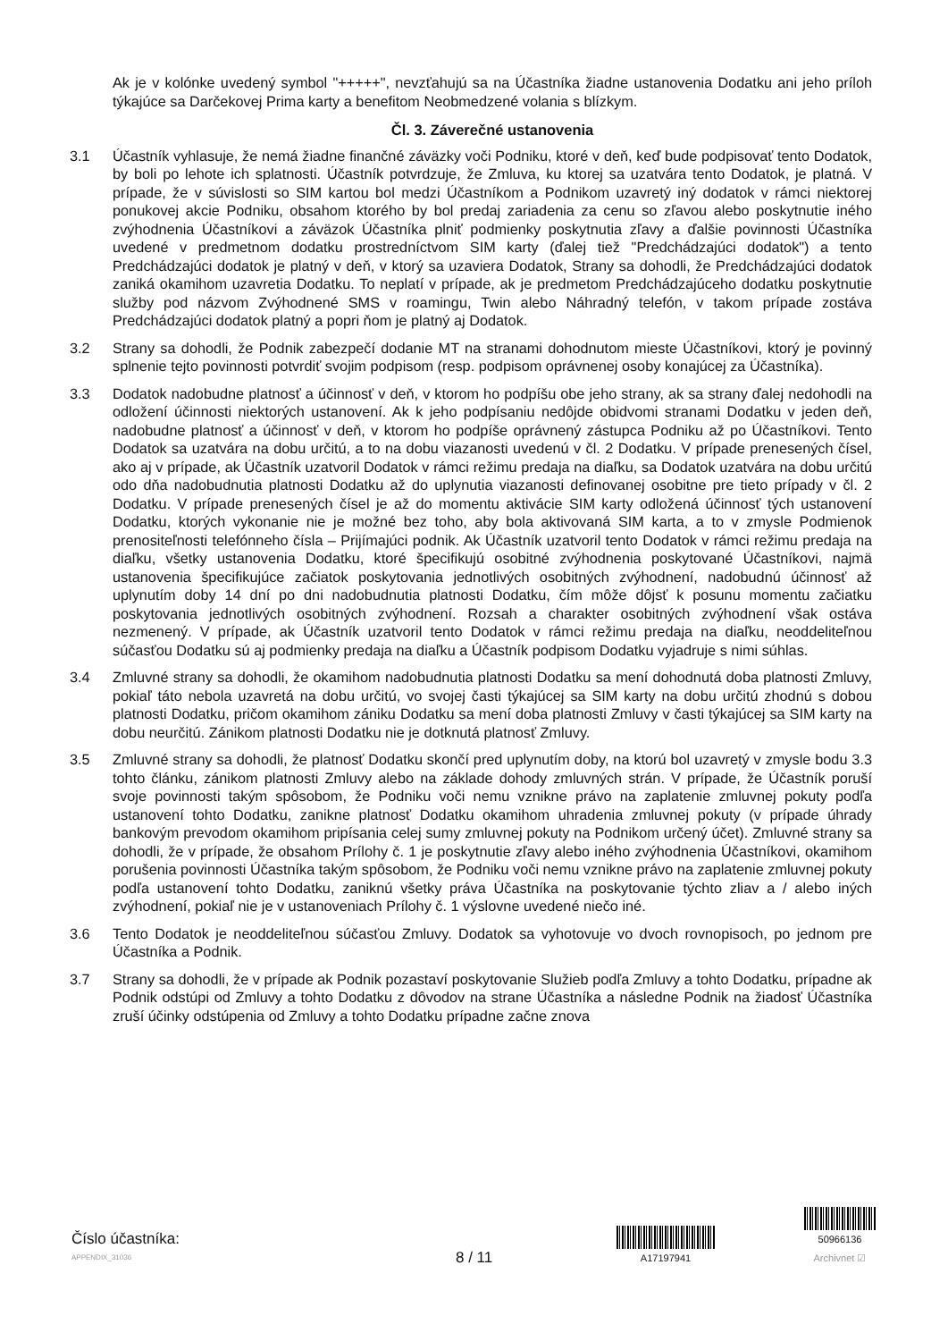Ak je v kolónke uvedený symbol "+++++", nevzťahujú sa na Účastníka žiadne ustanovenia Dodatku ani jeho príloh týkajúce sa Darčekovej Prima karty a benefitom Neobmedzené volania s blízkym.
Čl. 3. Záverečné ustanovenia
3.1 Účastník vyhlasuje, že nemá žiadne finančné záväzky voči Podniku, ktoré v deň, keď bude podpisovať tento Dodatok, by boli po lehote ich splatnosti. Účastník potvrdzuje, že Zmluva, ku ktorej sa uzatvára tento Dodatok, je platná. V prípade, že v súvislosti so SIM kartou bol medzi Účastníkom a Podnikom uzavretý iný dodatok v rámci niektorej ponukovej akcie Podniku, obsahom ktorého by bol predaj zariadenia za cenu so zľavou alebo poskytnutie iného zvýhodnenia Účastníkovi a záväzok Účastníka plniť podmienky poskytnutia zľavy a ďalšie povinnosti Účastníka uvedené v predmetnom dodatku prostredníctvom SIM karty (ďalej tiež "Predchádzajúci dodatok") a tento Predchádzajúci dodatok je platný v deň, v ktorý sa uzaviera Dodatok, Strany sa dohodli, že Predchádzajúci dodatok zaniká okamihom uzavretia Dodatku. To neplatí v prípade, ak je predmetom Predchádzajúceho dodatku poskytnutie služby pod názvom Zvýhodnené SMS v roamingu, Twin alebo Náhradný telefón, v takom prípade zostáva Predchádzajúci dodatok platný a popri ňom je platný aj Dodatok.
3.2 Strany sa dohodli, že Podnik zabezpečí dodanie MT na stranami dohodnutom mieste Účastníkovi, ktorý je povinný splnenie tejto povinnosti potvrdiť svojim podpisom (resp. podpisom oprávnenej osoby konajúcej za Účastníka).
3.3 Dodatok nadobudne platnosť a účinnosť v deň, v ktorom ho podpíšu obe jeho strany, ak sa strany ďalej nedohodli na odložení účinnosti niektorých ustanovení. Ak k jeho podpísaniu nedôjde obidvomi stranami Dodatku v jeden deň, nadobudne platnosť a účinnosť v deň, v ktorom ho podpíše oprávnený zástupca Podniku až po Účastníkovi. Tento Dodatok sa uzatvára na dobu určitú, a to na dobu viazanosti uvedenú v čl. 2 Dodatku. V prípade prenesených čísel, ako aj v prípade, ak Účastník uzatvoril Dodatok v rámci režimu predaja na diaľku, sa Dodatok uzatvára na dobu určitú odo dňa nadobudnutia platnosti Dodatku až do uplynutia viazanosti definovanej osobitne pre tieto prípady v čl. 2 Dodatku. V prípade prenesených čísel je až do momentu aktivácie SIM karty odložená účinnosť tých ustanovení Dodatku, ktorých vykonanie nie je možné bez toho, aby bola aktivovaná SIM karta, a to v zmysle Podmienok prenositeľnosti telefónneho čísla – Prijímajúci podnik. Ak Účastník uzatvoril tento Dodatok v rámci režimu predaja na diaľku, všetky ustanovenia Dodatku, ktoré špecifikujú osobitné zvýhodnenia poskytované Účastníkovi, najmä ustanovenia špecifikujúce začiatok poskytovania jednotlivých osobitných zvýhodnení, nadobudnú účinnosť až uplynutím doby 14 dní po dni nadobudnutia platnosti Dodatku, čím môže dôjsť k posunu momentu začiatku poskytovania jednotlivých osobitných zvýhodnení. Rozsah a charakter osobitných zvýhodnení však ostáva nezmenený. V prípade, ak Účastník uzatvoril tento Dodatok v rámci režimu predaja na diaľku, neoddeliteľnou súčasťou Dodatku sú aj podmienky predaja na diaľku a Účastník podpisom Dodatku vyjadruje s nimi súhlas.
3.4 Zmluvné strany sa dohodli, že okamihom nadobudnutia platnosti Dodatku sa mení dohodnutá doba platnosti Zmluvy, pokiaľ táto nebola uzavretá na dobu určitú, vo svojej časti týkajúcej sa SIM karty na dobu určitú zhodnú s dobou platnosti Dodatku, pričom okamihom zániku Dodatku sa mení doba platnosti Zmluvy v časti týkajúcej sa SIM karty na dobu neurčitú. Zánikom platnosti Dodatku nie je dotknutá platnosť Zmluvy.
3.5 Zmluvné strany sa dohodli, že platnosť Dodatku skončí pred uplynutím doby, na ktorú bol uzavretý v zmysle bodu 3.3 tohto článku, zánikom platnosti Zmluvy alebo na základe dohody zmluvných strán. V prípade, že Účastník poruší svoje povinnosti takým spôsobom, že Podniku voči nemu vznikne právo na zaplatenie zmluvnej pokuty podľa ustanovení tohto Dodatku, zanikne platnosť Dodatku okamihom uhradenia zmluvnej pokuty (v prípade úhrady bankovým prevodom okamihom pripísania celej sumy zmluvnej pokuty na Podnikom určený účet). Zmluvné strany sa dohodli, že v prípade, že obsahom Prílohy č. 1 je poskytnutie zľavy alebo iného zvýhodnenia Účastníkovi, okamihom porušenia povinnosti Účastníka takým spôsobom, že Podniku voči nemu vznikne právo na zaplatenie zmluvnej pokuty podľa ustanovení tohto Dodatku, zaniknú všetky práva Účastníka na poskytovanie týchto zliav a / alebo iných zvýhodnení, pokiaľ nie je v ustanoveniach Prílohy č. 1 výslovne uvedené niečo iné.
3.6 Tento Dodatok je neoddeliteľnou súčasťou Zmluvy. Dodatok sa vyhotovuje vo dvoch rovnopisoch, po jednom pre Účastníka a Podnik.
3.7 Strany sa dohodli, že v prípade ak Podnik pozastaví poskytovanie Služieb podľa Zmluvy a tohto Dodatku, prípadne ak Podnik odstúpi od Zmluvy a tohto Dodatku z dôvodov na strane Účastníka a následne Podnik na žiadosť Účastníka zruší účinky odstúpenia od Zmluvy a tohto Dodatku prípadne začne znova
Číslo účastníka:
APPENDIX_31036
8 / 11
A17197941
50966136
Archivnet ☑